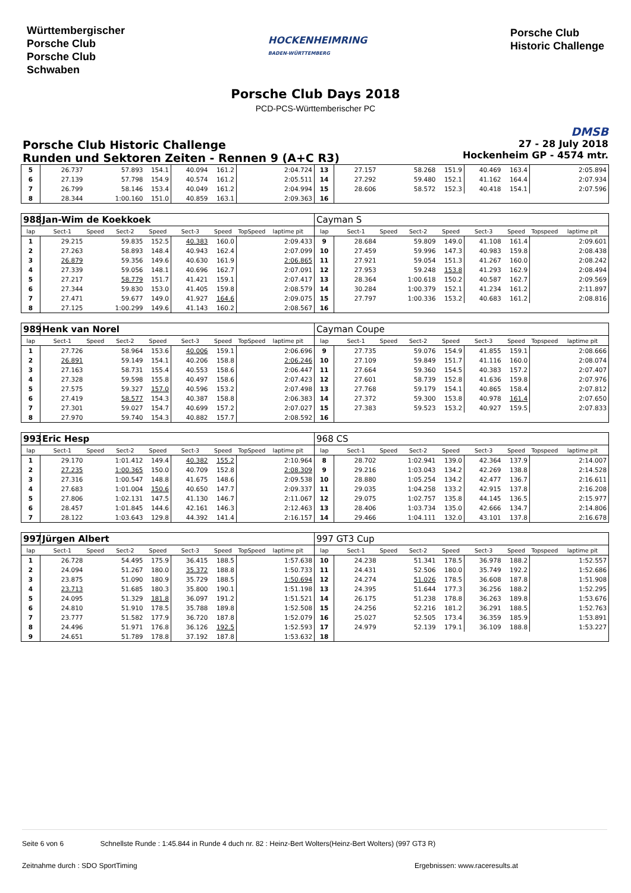Württembergischer
Porsche Club
Porsche Club
Schwaben
HOCKENHEIMRING
BADEN-WÜRTTEMBERG
Porsche Club
Historic Challenge
Porsche Club Days 2018
PCD-PCS-Württemberischer PC
DMSB
Porsche Club Historic Challenge
Runden und Sektoren Zeiten - Rennen 9 (A+C R3)
27 - 28 July 2018
Hockenheim GP - 4574 mtr.
| 5 | 26.737 | | 57.893 | 154.1 | 40.094 | 161.2 | | 2:04.724 | 13 | 27.157 | | 58.268 | 151.9 | 40.469 | 163.4 | | 2:05.894 |
| 6 | 27.139 | | 57.798 | 154.9 | 40.574 | 161.2 | | 2:05.511 | 14 | 27.292 | | 59.480 | 152.1 | 41.162 | 164.4 | | 2:07.934 |
| 7 | 26.799 | | 58.146 | 153.4 | 40.049 | 161.2 | | 2:04.994 | 15 | 28.606 | | 58.572 | 152.3 | 40.418 | 154.1 | | 2:07.596 |
| 8 | 28.344 | | 1:00.160 | 151.0 | 40.859 | 163.1 | | 2:09.363 | 16 | | | | | | | | |
| 988 | Jan-Wim de Koekkoek | | | | | | | | Cayman S | | | | | | | | |
| lap | Sect-1 | Speed | Sect-2 | Speed | Sect-3 | Speed | TopSpeed | laptime pit | lap | Sect-1 | Speed | Sect-2 | Speed | Sect-3 | Speed | Topspeed | laptime pit |
| 1 | 29.215 | | 59.835 | 152.5 | 40.383 | 160.0 | | 2:09.433 | 9 | 28.684 | | 59.809 | 149.0 | 41.108 | 161.4 | | 2:09.601 |
| 2 | 27.263 | | 58.893 | 148.4 | 40.943 | 162.4 | | 2:07.099 | 10 | 27.459 | | 59.996 | 147.3 | 40.983 | 159.8 | | 2:08.438 |
| 3 | 26.879 | | 59.356 | 149.6 | 40.630 | 161.9 | | 2:06.865 | 11 | 27.921 | | 59.054 | 151.3 | 41.267 | 160.0 | | 2:08.242 |
| 4 | 27.339 | | 59.056 | 148.1 | 40.696 | 162.7 | | 2:07.091 | 12 | 27.953 | | 59.248 | 153.8 | 41.293 | 162.9 | | 2:08.494 |
| 5 | 27.217 | | 58.779 | 151.7 | 41.421 | 159.1 | | 2:07.417 | 13 | 28.364 | | 1:00.618 | 150.2 | 40.587 | 162.7 | | 2:09.569 |
| 6 | 27.344 | | 59.830 | 153.0 | 41.405 | 159.8 | | 2:08.579 | 14 | 30.284 | | 1:00.379 | 152.1 | 41.234 | 161.2 | | 2:11.897 |
| 7 | 27.471 | | 59.677 | 149.0 | 41.927 | 164.6 | | 2:09.075 | 15 | 27.797 | | 1:00.336 | 153.2 | 40.683 | 161.2 | | 2:08.816 |
| 8 | 27.125 | | 1:00.299 | 149.6 | 41.143 | 160.2 | | 2:08.567 | 16 | | | | | | | | |
| 989 | Henk van Norel | | | | | | | | Cayman Coupe | | | | | | | | |
| lap | Sect-1 | Speed | Sect-2 | Speed | Sect-3 | Speed | TopSpeed | laptime pit | lap | Sect-1 | Speed | Sect-2 | Speed | Sect-3 | Speed | Topspeed | laptime pit |
| 1 | 27.726 | | 58.964 | 153.6 | 40.006 | 159.1 | | 2:06.696 | 9 | 27.735 | | 59.076 | 154.9 | 41.855 | 159.1 | | 2:08.666 |
| 2 | 26.891 | | 59.149 | 154.1 | 40.206 | 158.8 | | 2:06.246 | 10 | 27.109 | | 59.849 | 151.7 | 41.116 | 160.0 | | 2:08.074 |
| 3 | 27.163 | | 58.731 | 155.4 | 40.553 | 158.6 | | 2:06.447 | 11 | 27.664 | | 59.360 | 154.5 | 40.383 | 157.2 | | 2:07.407 |
| 4 | 27.328 | | 59.598 | 155.8 | 40.497 | 158.6 | | 2:07.423 | 12 | 27.601 | | 58.739 | 152.8 | 41.636 | 159.8 | | 2:07.976 |
| 5 | 27.575 | | 59.327 | 157.0 | 40.596 | 153.2 | | 2:07.498 | 13 | 27.768 | | 59.179 | 154.1 | 40.865 | 158.4 | | 2:07.812 |
| 6 | 27.419 | | 58.577 | 154.3 | 40.387 | 158.8 | | 2:06.383 | 14 | 27.372 | | 59.300 | 153.8 | 40.978 | 161.4 | | 2:07.650 |
| 7 | 27.301 | | 59.027 | 154.7 | 40.699 | 157.2 | | 2:07.027 | 15 | 27.383 | | 59.523 | 153.2 | 40.927 | 159.5 | | 2:07.833 |
| 8 | 27.970 | | 59.740 | 154.3 | 40.882 | 157.7 | | 2:08.592 | 16 | | | | | | | | |
| 993 | Eric Hesp | | | | | | | | 968 CS | | | | | | | | |
| lap | Sect-1 | Speed | Sect-2 | Speed | Sect-3 | Speed | TopSpeed | laptime pit | lap | Sect-1 | Speed | Sect-2 | Speed | Sect-3 | Speed | Topspeed | laptime pit |
| 1 | 29.170 | | 1:01.412 | 149.4 | 40.382 | 155.2 | | 2:10.964 | 8 | 28.702 | | 1:02.941 | 139.0 | 42.364 | 137.9 | | 2:14.007 |
| 2 | 27.235 | | 1:00.365 | 150.0 | 40.709 | 152.8 | | 2:08.309 | 9 | 29.216 | | 1:03.043 | 134.2 | 42.269 | 138.8 | | 2:14.528 |
| 3 | 27.316 | | 1:00.547 | 148.8 | 41.675 | 148.6 | | 2:09.538 | 10 | 28.880 | | 1:05.254 | 134.2 | 42.477 | 136.7 | | 2:16.611 |
| 4 | 27.683 | | 1:01.004 | 150.6 | 40.650 | 147.7 | | 2:09.337 | 11 | 29.035 | | 1:04.258 | 133.2 | 42.915 | 137.8 | | 2:16.208 |
| 5 | 27.806 | | 1:02.131 | 147.5 | 41.130 | 146.7 | | 2:11.067 | 12 | 29.075 | | 1:02.757 | 135.8 | 44.145 | 136.5 | | 2:15.977 |
| 6 | 28.457 | | 1:01.845 | 144.6 | 42.161 | 146.3 | | 2:12.463 | 13 | 28.406 | | 1:03.734 | 135.0 | 42.666 | 134.7 | | 2:14.806 |
| 7 | 28.122 | | 1:03.643 | 129.8 | 44.392 | 141.4 | | 2:16.157 | 14 | 29.466 | | 1:04.111 | 132.0 | 43.101 | 137.8 | | 2:16.678 |
| 997 | Jürgen Albert | | | | | | | | 997 GT3 Cup | | | | | | | | |
| lap | Sect-1 | Speed | Sect-2 | Speed | Sect-3 | Speed | TopSpeed | laptime pit | lap | Sect-1 | Speed | Sect-2 | Speed | Sect-3 | Speed | Topspeed | laptime pit |
| 1 | 26.728 | | 54.495 | 175.9 | 36.415 | 188.5 | | 1:57.638 | 10 | 24.238 | | 51.341 | 178.5 | 36.978 | 188.2 | | 1:52.557 |
| 2 | 24.094 | | 51.267 | 180.0 | 35.372 | 188.8 | | 1:50.733 | 11 | 24.431 | | 52.506 | 180.0 | 35.749 | 192.2 | | 1:52.686 |
| 3 | 23.875 | | 51.090 | 180.9 | 35.729 | 188.5 | | 1:50.694 | 12 | 24.274 | | 51.026 | 178.5 | 36.608 | 187.8 | | 1:51.908 |
| 4 | 23.713 | | 51.685 | 180.3 | 35.800 | 190.1 | | 1:51.198 | 13 | 24.395 | | 51.644 | 177.3 | 36.256 | 188.2 | | 1:52.295 |
| 5 | 24.095 | | 51.329 | 181.8 | 36.097 | 191.2 | | 1:51.521 | 14 | 26.175 | | 51.238 | 178.8 | 36.263 | 189.8 | | 1:53.676 |
| 6 | 24.810 | | 51.910 | 178.5 | 35.788 | 189.8 | | 1:52.508 | 15 | 24.256 | | 52.216 | 181.2 | 36.291 | 188.5 | | 1:52.763 |
| 7 | 23.777 | | 51.582 | 177.9 | 36.720 | 187.8 | | 1:52.079 | 16 | 25.027 | | 52.505 | 173.4 | 36.359 | 185.9 | | 1:53.891 |
| 8 | 24.496 | | 51.971 | 176.8 | 36.126 | 192.5 | | 1:52.593 | 17 | 24.979 | | 52.139 | 179.1 | 36.109 | 188.8 | | 1:53.227 |
| 9 | 24.651 | | 51.789 | 178.8 | 37.192 | 187.8 | | 1:53.632 | 18 | | | | | | | | |
Seite 6 von 6 Schnellste Runde : 1:45.844 in Runde 4 duch nr. 82 : Heinz-Bert Wolters(Heinz-Bert Wolters) (997 GT3 R)
Zeitnahme durch : SDO SportTiming Ergebnissen: www.raceresults.at